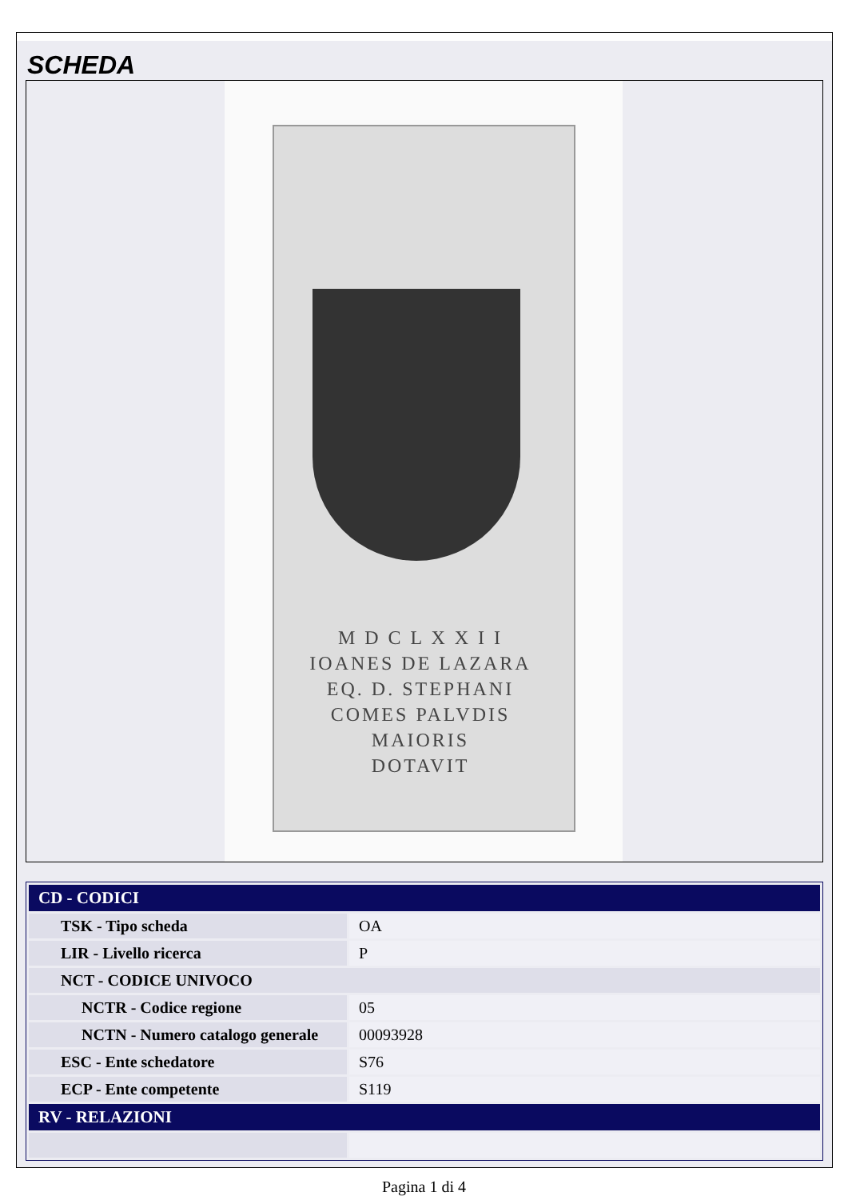SCHEDA
M D C L X X I I
IOANES DE LAZARA
EQ. D. STEPHANI
COMES PALVDIS
MAIORIS
DOTAVIT
| CD - CODICI | |
| --- | --- |
| TSK - Tipo scheda | OA |
| LIR - Livello ricerca | P |
| NCT - CODICE UNIVOCO | |
| NCTR - Codice regione | 05 |
| NCTN - Numero catalogo generale | 00093928 |
| ESC - Ente schedatore | S76 |
| ECP - Ente competente | S119 |
| RV - RELAZIONI | |
Pagina 1 di 4